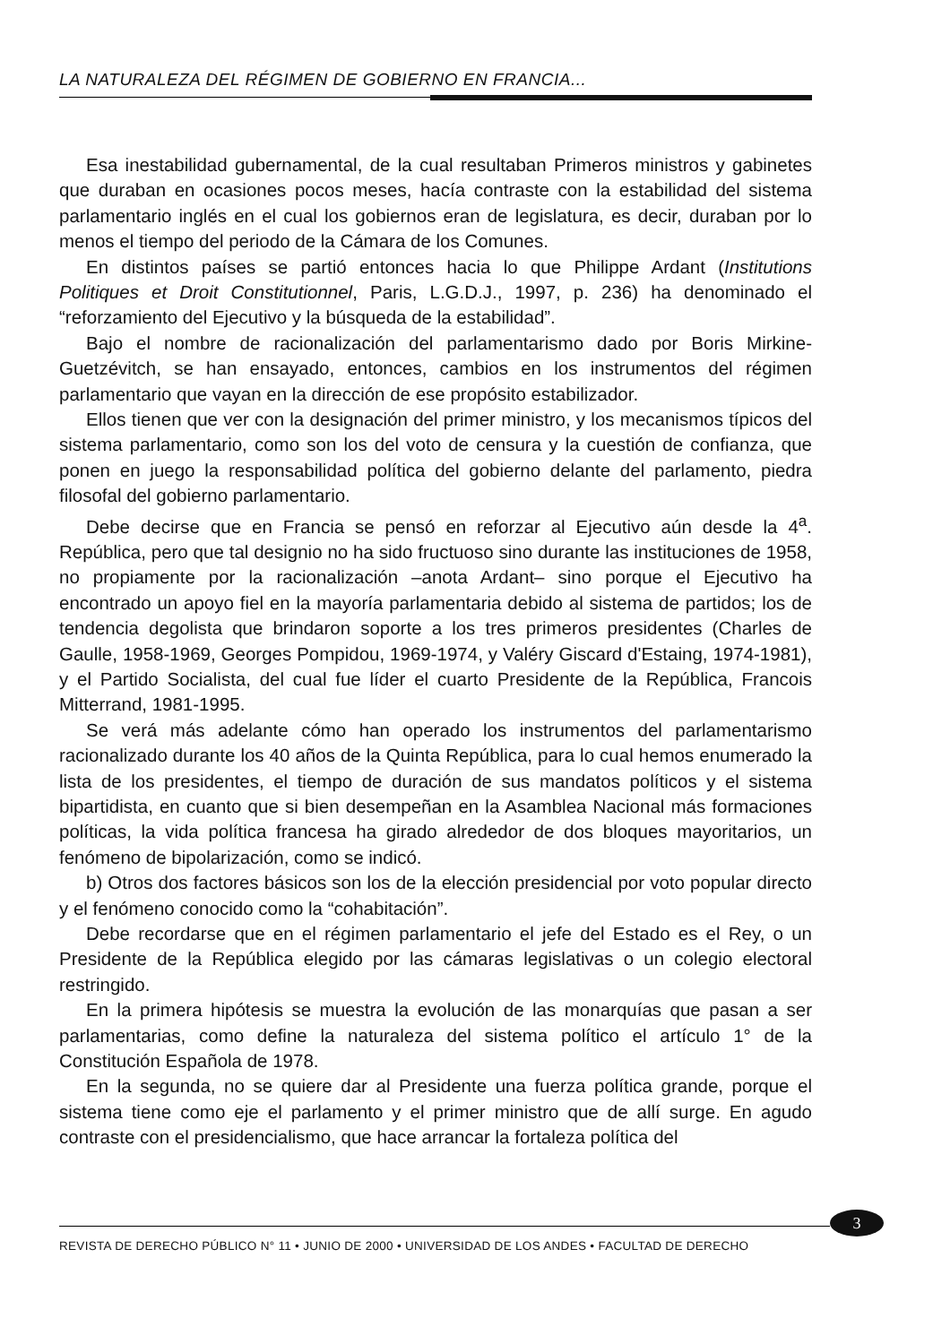LA NATURALEZA DEL RÉGIMEN DE GOBIERNO EN FRANCIA...
Esa inestabilidad gubernamental, de la cual resultaban Primeros ministros y gabinetes que duraban en ocasiones pocos meses, hacía contraste con la estabilidad del sistema parlamentario inglés en el cual los gobiernos eran de legislatura, es decir, duraban por lo menos el tiempo del periodo de la Cámara de los Comunes.
En distintos países se partió entonces hacia lo que Philippe Ardant (Institutions Politiques et Droit Constitutionnel, Paris, L.G.D.J., 1997, p. 236) ha denominado el “reforzamiento del Ejecutivo y la búsqueda de la estabilidad”.
Bajo el nombre de racionalización del parlamentarismo dado por Boris Mirkine-Guetzévitch, se han ensayado, entonces, cambios en los instrumentos del régimen parlamentario que vayan en la dirección de ese propósito estabilizador.
Ellos tienen que ver con la designación del primer ministro, y los mecanismos típicos del sistema parlamentario, como son los del voto de censura y la cuestión de confianza, que ponen en juego la responsabilidad política del gobierno delante del parlamento, piedra filosofal del gobierno parlamentario.
Debe decirse que en Francia se pensó en reforzar al Ejecutivo aún desde la 4<sup>a</sup>. República, pero que tal designio no ha sido fructuoso sino durante las instituciones de 1958, no propiamente por la racionalización –anota Ardant– sino porque el Ejecutivo ha encontrado un apoyo fiel en la mayoría parlamentaria debido al sistema de partidos; los de tendencia degolista que brindaron soporte a los tres primeros presidentes (Charles de Gaulle, 1958-1969, Georges Pompidou, 1969-1974, y Valéry Giscard d'Estaing, 1974-1981), y el Partido Socialista, del cual fue líder el cuarto Presidente de la República, Francois Mitterrand, 1981-1995.
Se verá más adelante cómo han operado los instrumentos del parlamentarismo racionalizado durante los 40 años de la Quinta República, para lo cual hemos enumerado la lista de los presidentes, el tiempo de duración de sus mandatos políticos y el sistema bipartidista, en cuanto que si bien desempeñan en la Asamblea Nacional más formaciones políticas, la vida política francesa ha girado alrededor de dos bloques mayoritarios, un fenómeno de bipolarización, como se indicó.
b) Otros dos factores básicos son los de la elección presidencial por voto popular directo y el fenómeno conocido como la “cohabitación”.
Debe recordarse que en el régimen parlamentario el jefe del Estado es el Rey, o un Presidente de la República elegido por las cámaras legislativas o un colegio electoral restringido.
En la primera hipótesis se muestra la evolución de las monarquías que pasan a ser parlamentarias, como define la naturaleza del sistema político el artículo 1° de la Constitución Española de 1978.
En la segunda, no se quiere dar al Presidente una fuerza política grande, porque el sistema tiene como eje el parlamento y el primer ministro que de allí surge. En agudo contraste con el presidencialismo, que hace arrancar la fortaleza política del
3
REVISTA DE DERECHO PÚBLICO N° 11 • JUNIO DE 2000 • UNIVERSIDAD DE LOS ANDES • FACULTAD DE DERECHO